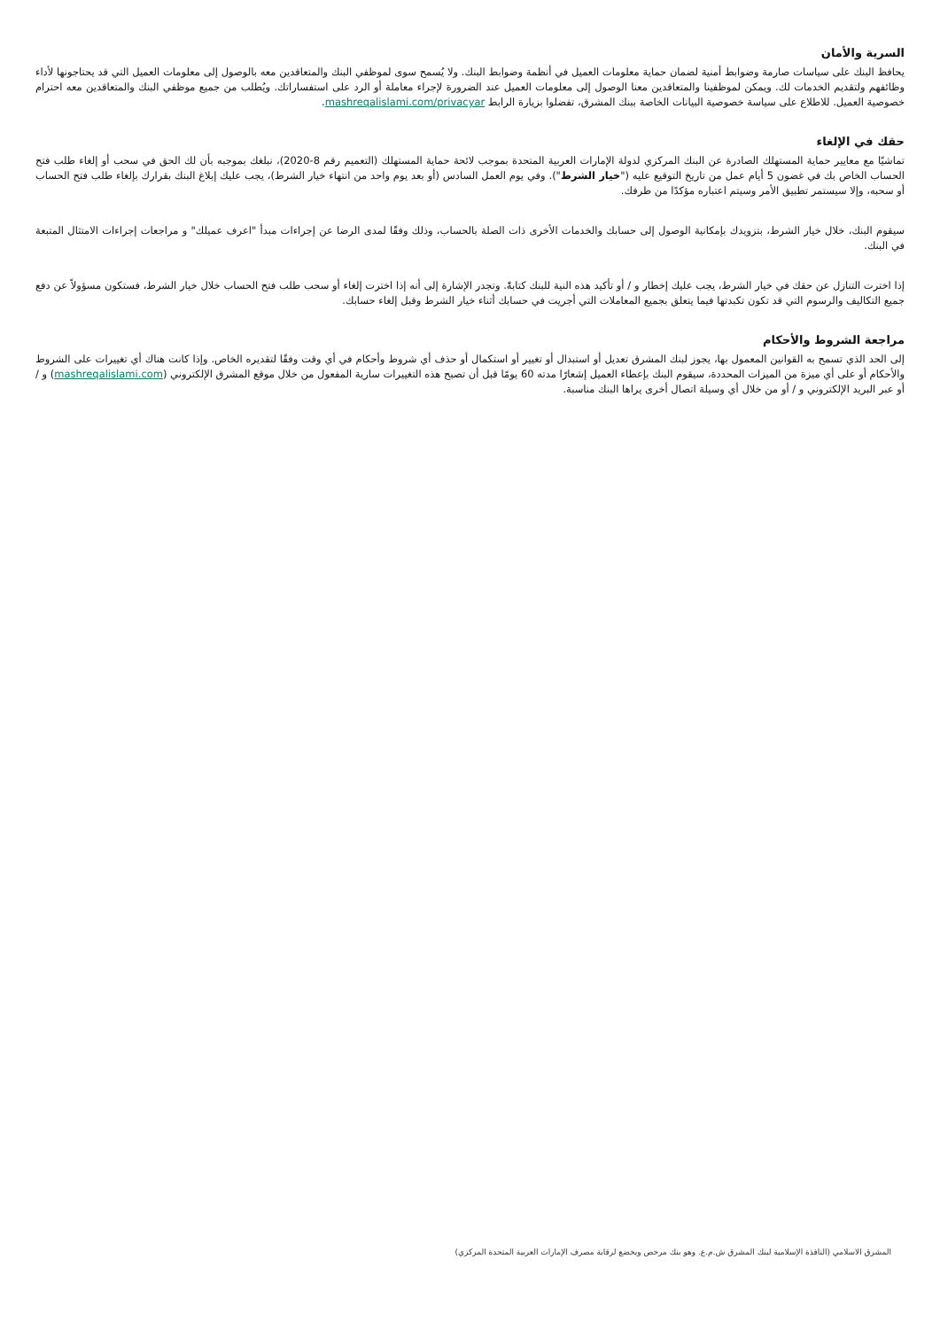السرية والأمان
يحافظ البنك على سياسات صارمة وضوابط أمنية لضمان حماية معلومات العميل في أنظمة وضوابط البنك. ولا يُسمح سوى لموظفي البنك والمتعاقدين معه بالوصول إلى معلومات العميل التي قد يحتاجونها لأداء وظائفهم ولتقديم الخدمات لك. ويمكن لموظفينا والمتعاقدين معنا الوصول إلى معلومات العميل عند الضرورة لإجراء معاملة أو الرد على استفساراتك. ويُطلب من جميع موظفي البنك والمتعاقدين معه احترام خصوصية العميل. للاطلاع على سياسة خصوصية البيانات الخاصة ببنك المشرق، تفضلوا بزيارة الرابط mashreqalislami.com/privacyar.
حقك في الإلغاء
تماشيًا مع معايير حماية المستهلك الصادرة عن البنك المركزي لدولة الإمارات العربية المتحدة بموجب لائحة حماية المستهلك (التعميم رقم 8-2020)، نبلغك بموجبه بأن لك الحق في سحب أو إلغاء طلب فتح الحساب الخاص بك في غضون 5 أيام عمل من تاريخ التوقيع عليه ("خيار الشرط"). وفي يوم العمل السادس (أو بعد يوم واحد من انتهاء خيار الشرط)، يجب عليك إبلاغ البنك بقرارك بإلغاء طلب فتح الحساب أو سحبه، وإلا سيستمر تطبيق الأمر وسيتم اعتباره مؤكدًا من طرفك.
سيقوم البنك، خلال خيار الشرط، بتزويدك بإمكانية الوصول إلى حسابك والخدمات الأخرى ذات الصلة بالحساب، وذلك وفقًا لمدى الرضا عن إجراءات مبدأ "اعرف عميلك" و مراجعات إجراءات الامتثال المتبعة في البنك.
إذا اخترت التنازل عن حقك في خيار الشرط، يجب عليك إخطار و / أو تأكيد هذه النية للبنك كتابةً. وتجدر الإشارة إلى أنه إذا اخترت إلغاء أو سحب طلب فتح الحساب خلال خيار الشرط، فستكون مسؤولاً عن دفع جميع التكاليف والرسوم التي قد تكون تكبدتها فيما يتعلق بجميع المعاملات التي أجريت في حسابك أثناء خيار الشرط وقبل إلغاء حسابك.
مراجعة الشروط والأحكام
إلى الحد الذي تسمح به القوانين المعمول بها، يجوز لبنك المشرق تعديل أو استبدال أو تغيير أو استكمال أو حذف أي شروط وأحكام في أي وقت وفقًا لتقديره الخاص. وإذا كانت هناك أي تغييرات على الشروط والأحكام أو على أي ميزة من الميزات المحددة، سيقوم البنك بإعطاء العميل إشعارًا مدته 60 يومًا قبل أن تصبح هذه التغييرات سارية المفعول من خلال موقع المشرق الإلكتروني (mashreqalislami.com) و / أو عبر البريد الإلكتروني و / أو من خلال أي وسيلة اتصال أخرى يراها البنك مناسبة.
المشرق الاسلامي (النافذة الإسلامية لبنك المشرق ش.م.ع. وهو بنك مرخص ويخضع لرقابة مصرف الإمارات العربية المتحدة المركزي)